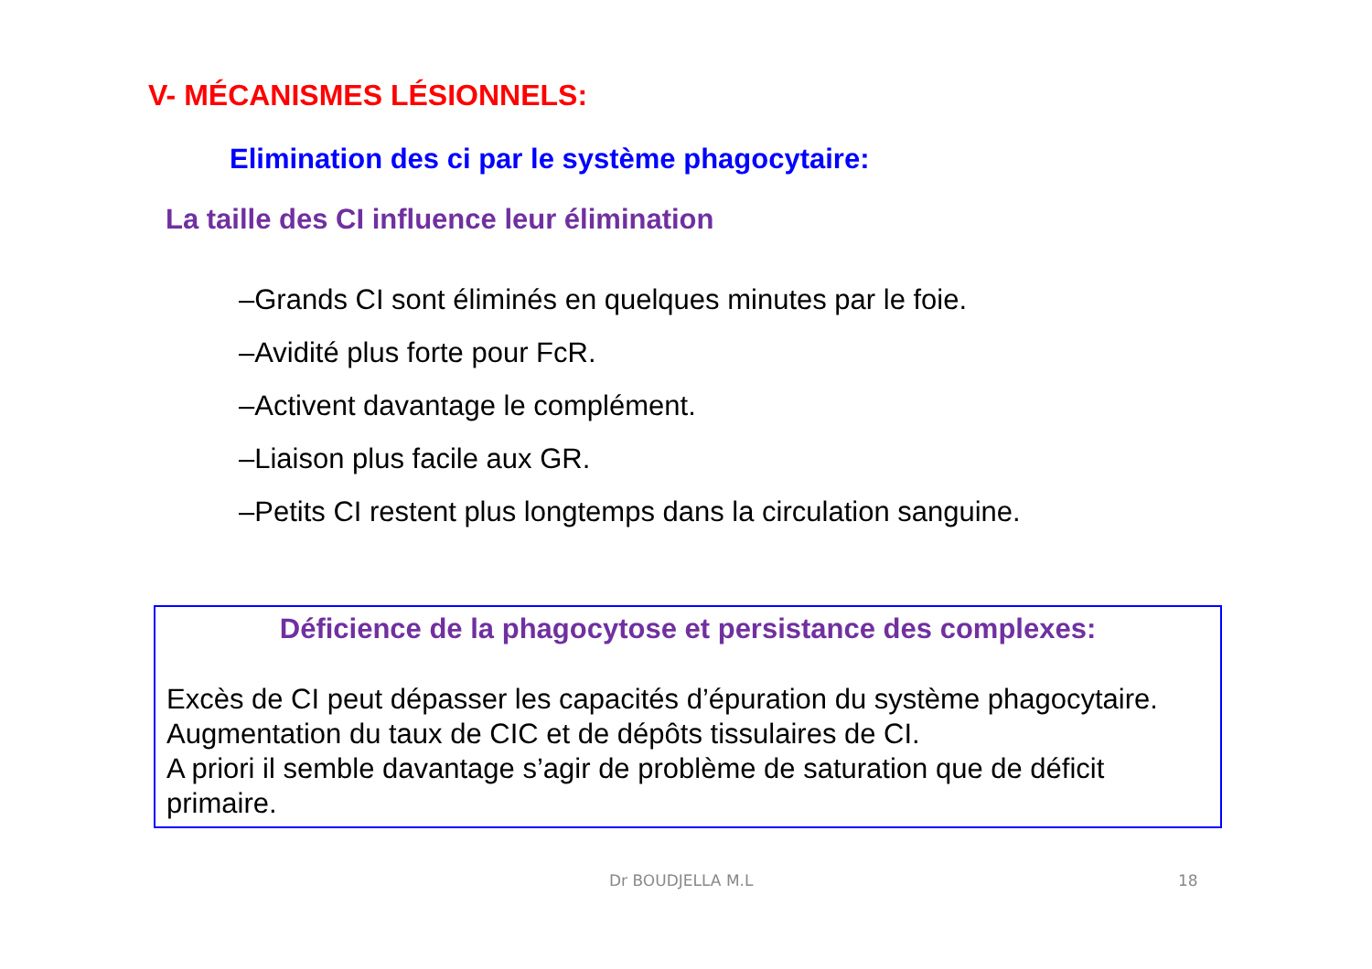V- MÉCANISMES LÉSIONNELS:
Elimination des ci par le système phagocytaire:
La taille des CI influence leur élimination
–Grands CI sont éliminés en quelques minutes par le foie.
–Avidité plus forte pour FcR.
–Activent davantage le complément.
–Liaison plus facile aux GR.
–Petits CI restent plus longtemps dans la circulation sanguine.
Déficience de la phagocytose et persistance des complexes:
Excès de CI peut dépasser les capacités d’épuration du système phagocytaire.
Augmentation du taux de CIC et de dépôts tissulaires de CI.
A priori il semble davantage s’agir de problème de saturation que de déficit primaire.
Dr BOUDJELLA M.L 18